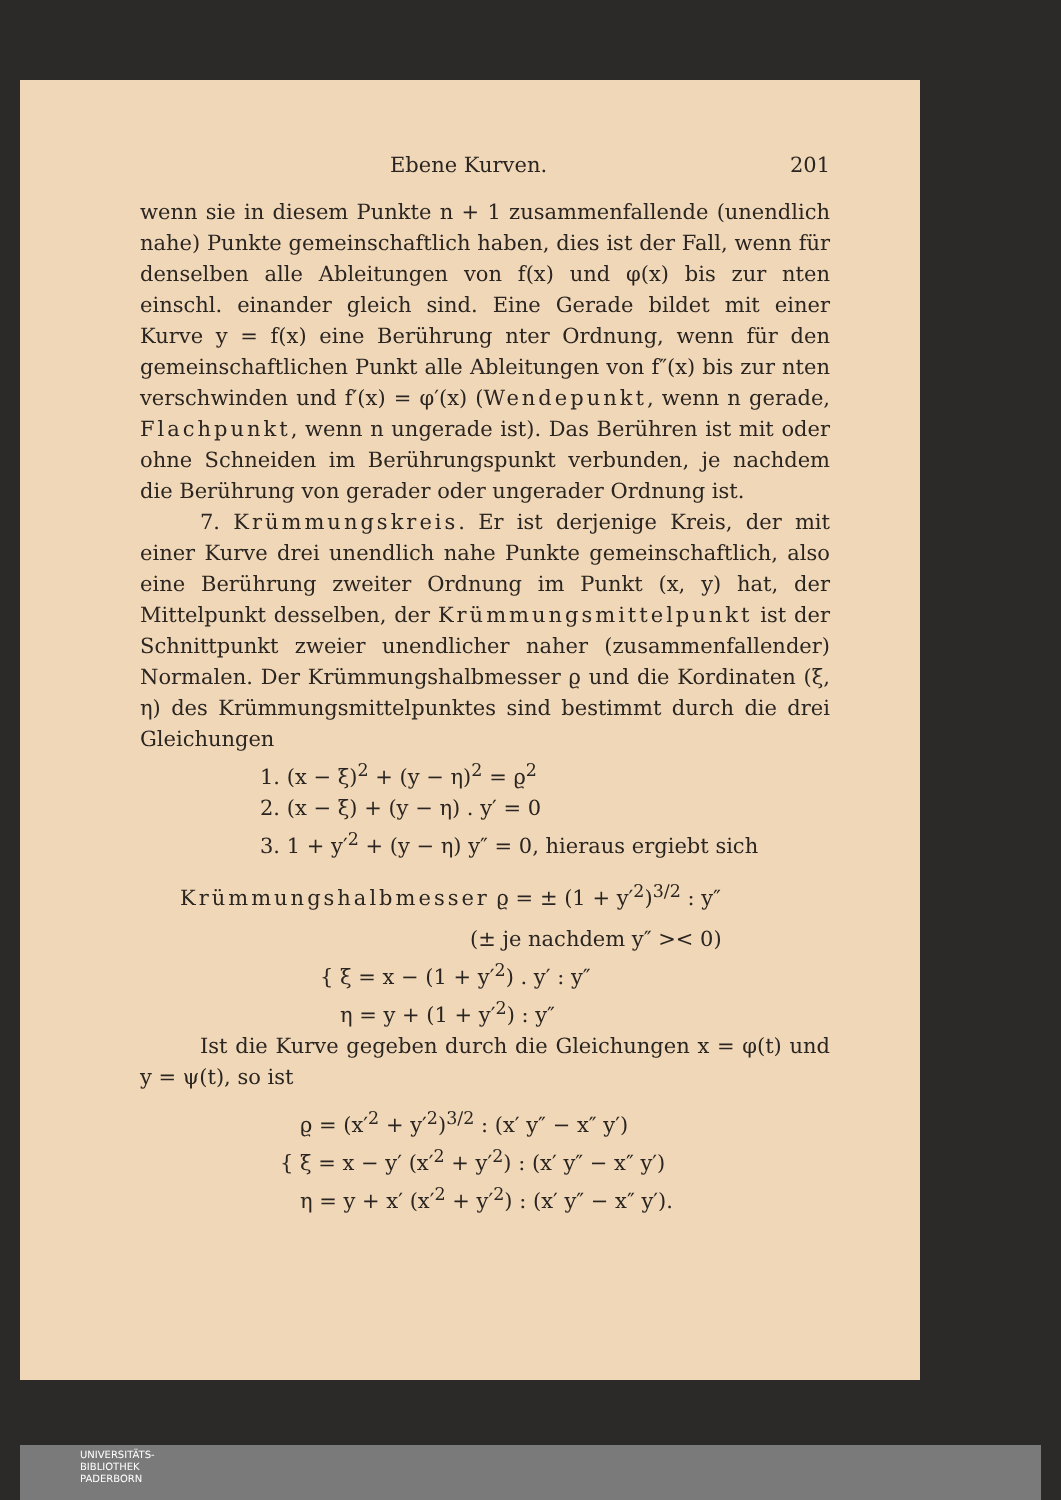Ebene Kurven. 201
wenn sie in diesem Punkte n + 1 zusammenfallende (unendlich nahe) Punkte gemeinschaftlich haben, dies ist der Fall, wenn für denselben alle Ableitungen von f(x) und φ(x) bis zur nten einschl. einander gleich sind. Eine Gerade bildet mit einer Kurve y = f(x) eine Berührung nter Ordnung, wenn für den gemeinschaftlichen Punkt alle Ableitungen von f″(x) bis zur nten verschwinden und f′(x) = φ′(x) (Wendepunkt, wenn n gerade, Flachpunkt, wenn n ungerade ist). Das Berühren ist mit oder ohne Schneiden im Berührungspunkt verbunden, je nachdem die Berührung von gerader oder ungerader Ordnung ist.
7. Krümmungskreis. Er ist derjenige Kreis, der mit einer Kurve drei unendlich nahe Punkte gemeinschaftlich, also eine Berührung zweiter Ordnung im Punkt (x, y) hat, der Mittelpunkt desselben, der Krümmungsmittelpunkt ist der Schnittpunkt zweier unendlicher naher (zusammenfallender) Normalen. Der Krümmungshalbmesser ϱ und die Kordinaten (ξ, η) des Krümmungsmittelpunktes sind bestimmt durch die drei Gleichungen
1. (x − ξ)<sup>2</sup> + (y − η)<sup>2</sup> = ϱ<sup>2</sup>
2. (x − ξ) + (y − η) . y′ = 0
3. 1 + y′<sup>2</sup> + (y − η) y″ = 0, hieraus ergiebt sich
Krümmungshalbmesser ϱ = ± (1 + y′<sup>2</sup>)<sup>3/2</sup> : y″
(± je nachdem y″ >< 0)
{ ξ = x − (1 + y′<sup>2</sup>) . y′ : y″
η = y + (1 + y′<sup>2</sup>) : y″
Ist die Kurve gegeben durch die Gleichungen x = φ(t) und y = ψ(t), so ist
ϱ = (x′<sup>2</sup> + y′<sup>2</sup>)<sup>3/2</sup> : (x′ y″ − x″ y′)
{ ξ = x − y′ (x′<sup>2</sup> + y′<sup>2</sup>) : (x′ y″ − x″ y′)
η = y + x′ (x′<sup>2</sup> + y′<sup>2</sup>) : (x′ y″ − x″ y′).
UNIVERSITÄTS-
BIBLIOTHEK
PADERBORN